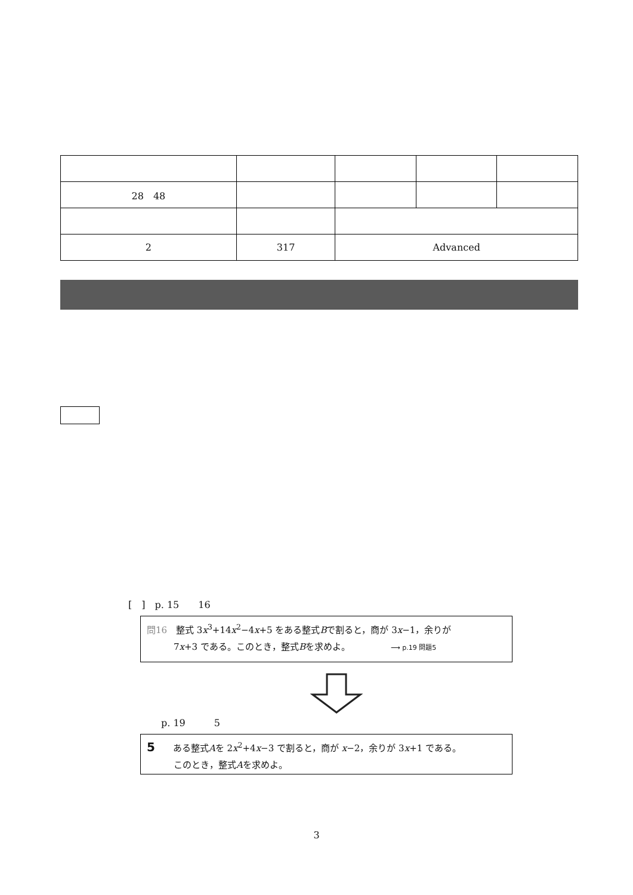| 28 48 | | | | |
| 2 | 317 | Advanced | | |
[　]　p. 15　　16
問16　整式 3x<sup>3</sup>+14x<sup>2</sup>−4x+5 をある整式Bで割ると，商が 3x−1，余りが
　　　7x+3 である。このとき，整式Bを求めよ。　　　　　⟶ p.19 問題5
p. 19　　　5
5　　ある整式Aを 2x<sup>2</sup>+4x−3 で割ると，商が x−2，余りが 3x+1 である。
　　　このとき，整式Aを求めよ。
3